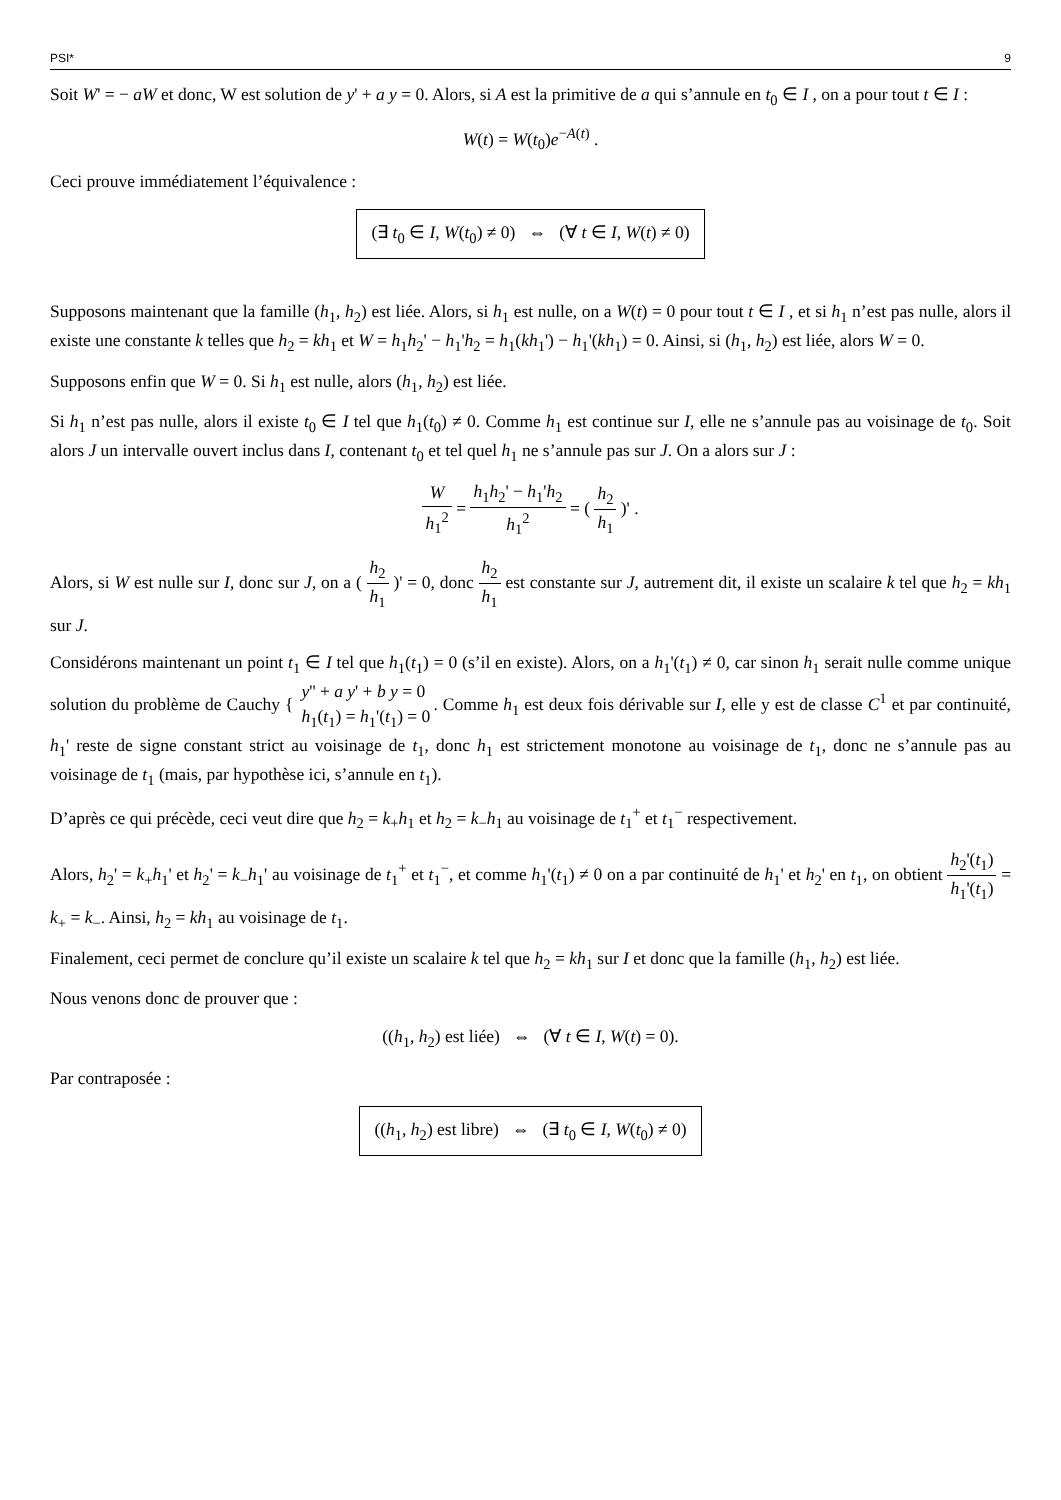PSI* 9
Soit W' = − aW et donc, W est solution de y' + a y = 0. Alors, si A est la primitive de a qui s’annule en t<sub>0</sub> ∈ I , on a pour tout t ∈ I :
W(t) = W(t<sub>0</sub>)e<sup>−A(t)</sup> .
Ceci prouve immédiatement l’équivalence :
(∃ t<sub>0</sub> ∈ I, W(t<sub>0</sub>) ≠ 0) ⇔ (∀ t ∈ I, W(t) ≠ 0)
Supposons maintenant que la famille (h<sub>1</sub>, h<sub>2</sub>) est liée. Alors, si h<sub>1</sub> est nulle, on a W(t) = 0 pour tout t ∈ I , et si h<sub>1</sub> n’est pas nulle, alors il existe une constante k telles que h<sub>2</sub> = kh<sub>1</sub> et W = h<sub>1</sub>h<sub>2</sub>' − h<sub>1</sub>'h<sub>2</sub> = h<sub>1</sub>(kh<sub>1</sub>') − h<sub>1</sub>'(kh<sub>1</sub>) = 0. Ainsi, si (h<sub>1</sub>, h<sub>2</sub>) est liée, alors W = 0.
Supposons enfin que W = 0. Si h<sub>1</sub> est nulle, alors (h<sub>1</sub>, h<sub>2</sub>) est liée.
Si h<sub>1</sub> n’est pas nulle, alors il existe t<sub>0</sub> ∈ I tel que h<sub>1</sub>(t<sub>0</sub>) ≠ 0. Comme h<sub>1</sub> est continue sur I, elle ne s’annule pas au voisinage de t<sub>0</sub>. Soit alors J un intervalle ouvert inclus dans I, contenant t<sub>0</sub> et tel quel h<sub>1</sub> ne s’annule pas sur J. On a alors sur J :
Wh<sub>1</sub><sup>2</sup> = h<sub>1</sub>h<sub>2</sub>' − h<sub>1</sub>'h<sub>2</sub> h<sub>1</sub><sup>2</sup> = ( h<sub>2</sub> h<sub>1</sub> )' .
Alors, si W est nulle sur I, donc sur J, on a ( h<sub>2</sub> h<sub>1</sub> )' = 0, donc h<sub>2</sub> h<sub>1</sub> est constante sur J, autrement dit, il existe un scalaire k tel que h<sub>2</sub> = kh<sub>1</sub> sur J.
Considérons maintenant un point t<sub>1</sub> ∈ I tel que h<sub>1</sub>(t<sub>1</sub>) = 0 (s’il en existe). Alors, on a h<sub>1</sub>'(t<sub>1</sub>) ≠ 0, car sinon h<sub>1</sub> serait nulle comme unique solution du problème de Cauchy { y'' + a y' + b y = 0 h<sub>1</sub>(t<sub>1</sub>) = h<sub>1</sub>'(t<sub>1</sub>) = 0. Comme h<sub>1</sub> est deux fois dérivable sur I, elle y est de classe C<sup>1</sup> et par continuité, h<sub>1</sub>' reste de signe constant strict au voisinage de t<sub>1</sub>, donc h<sub>1</sub> est strictement monotone au voisinage de t<sub>1</sub>, donc ne s’annule pas au voisinage de t<sub>1</sub> (mais, par hypothèse ici, s’annule en t<sub>1</sub>).
D’après ce qui précède, ceci veut dire que h<sub>2</sub> = k<sub>+</sub>h<sub>1</sub> et h<sub>2</sub> = k<sub>−</sub>h<sub>1</sub> au voisinage de t<sub>1</sub><sup>+</sup> et t<sub>1</sub><sup>−</sup> respectivement.
Alors, h<sub>2</sub>' = k<sub>+</sub>h<sub>1</sub>' et h<sub>2</sub>' = k<sub>−</sub>h<sub>1</sub>' au voisinage de t<sub>1</sub><sup>+</sup> et t<sub>1</sub><sup>−</sup>, et comme h<sub>1</sub>'(t<sub>1</sub>) ≠ 0 on a par continuité de h<sub>1</sub>' et h<sub>2</sub>' en t<sub>1</sub>, on obtient h<sub>2</sub>'(t<sub>1</sub>) h<sub>1</sub>'(t<sub>1</sub>) = k<sub>+</sub> = k<sub>−</sub>. Ainsi, h<sub>2</sub> = kh<sub>1</sub> au voisinage de t<sub>1</sub>.
Finalement, ceci permet de conclure qu’il existe un scalaire k tel que h<sub>2</sub> = kh<sub>1</sub> sur I et donc que la famille (h<sub>1</sub>, h<sub>2</sub>) est liée.
Nous venons donc de prouver que :
((h<sub>1</sub>, h<sub>2</sub>) est liée) ⇔ (∀ t ∈ I, W(t) = 0).
Par contraposée :
((h<sub>1</sub>, h<sub>2</sub>) est libre) ⇔ (∃ t<sub>0</sub> ∈ I, W(t<sub>0</sub>) ≠ 0)